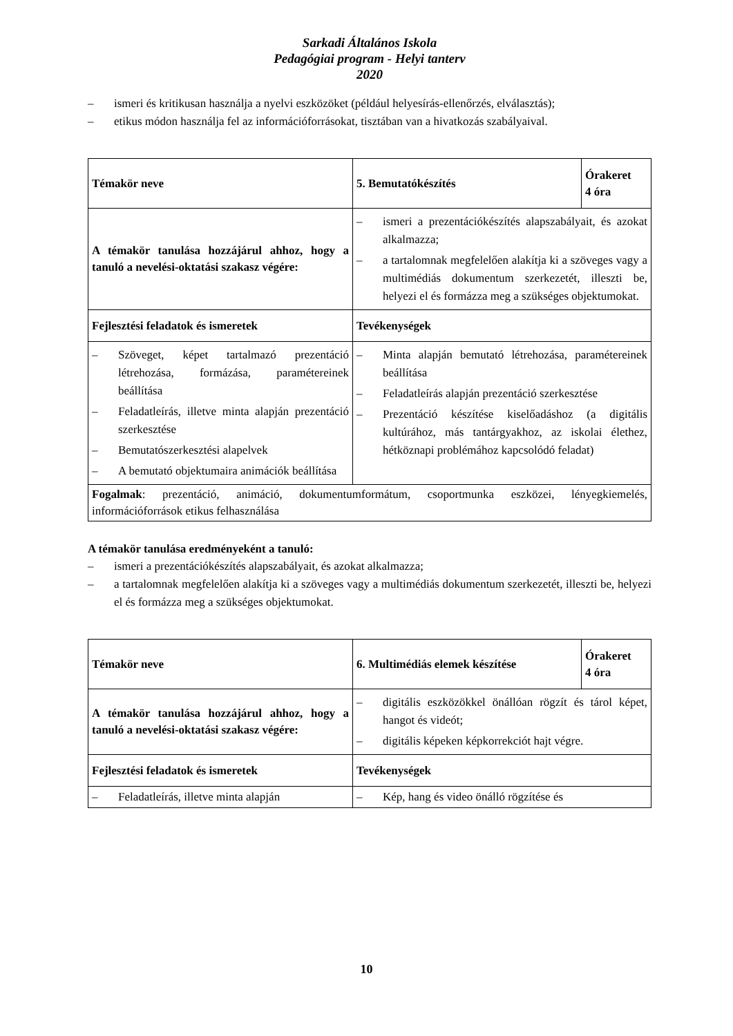Sarkadi Általános Iskola
Pedagógiai program - Helyi tanterv
2020
– ismeri és kritikusan használja a nyelvi eszközöket (például helyesírás-ellenőrzés, elválasztás);
– etikus módon használja fel az információforrásokat, tisztában van a hivatkozás szabályaival.
| Témakör neve | 5. Bemutatókészítés | Órakeret 4 óra |
| A témakör tanulása hozzájárul ahhoz, hogy a tanuló a nevelési-oktatási szakasz végére: | – ismeri a prezentációkészítés alapszabályait, és azokat alkalmazza; – a tartalomnak megfelelően alakítja ki a szöveges vagy a multimédiás dokumentum szerkezetét, illeszti be, helyezi el és formázza meg a szükséges objektumokat. | |
| Fejlesztési feladatok és ismeretek | Tevékenységek | |
| – Szöveget, képet tartalmazó prezentáció létrehozása, formázása, paramétereinek beállítása – Feladatleírás, illetve minta alapján prezentáció szerkesztése – Bemutatószerkesztési alapelvek – A bemutató objektumaira animációk beállítása | – Minta alapján bemutató létrehozása, paramétereinek beállítása – Feladatleírás alapján prezentáció szerkesztése – Prezentáció készítése kiselőadáshoz (a digitális kultúrához, más tantárgyakhoz, az iskolai élethez, hétköznapi problémához kapcsolódó feladat) | |
| Fogalmak : prezentáció, animáció, dokumentumformátum, csoportmunka eszközei, lényegkiemelés, információforrások etikus felhasználása | | |
A témakör tanulása eredményeként a tanuló:
– ismeri a prezentációkészítés alapszabályait, és azokat alkalmazza;
– a tartalomnak megfelelően alakítja ki a szöveges vagy a multimédiás dokumentum szerkezetét, illeszti be, helyezi el és formázza meg a szükséges objektumokat.
| Témakör neve | 6. Multimédiás elemek készítése | Órakeret 4 óra |
| A témakör tanulása hozzájárul ahhoz, hogy a tanuló a nevelési-oktatási szakasz végére: | – digitális eszközökkel önállóan rögzít és tárol képet, hangot és videót; – digitális képeken képkorrekciót hajt végre. | |
| Fejlesztési feladatok és ismeretek | Tevékenységek | |
| – Feladatleírás, illetve minta alapján | – Kép, hang és video önálló rögzítése és | |
10